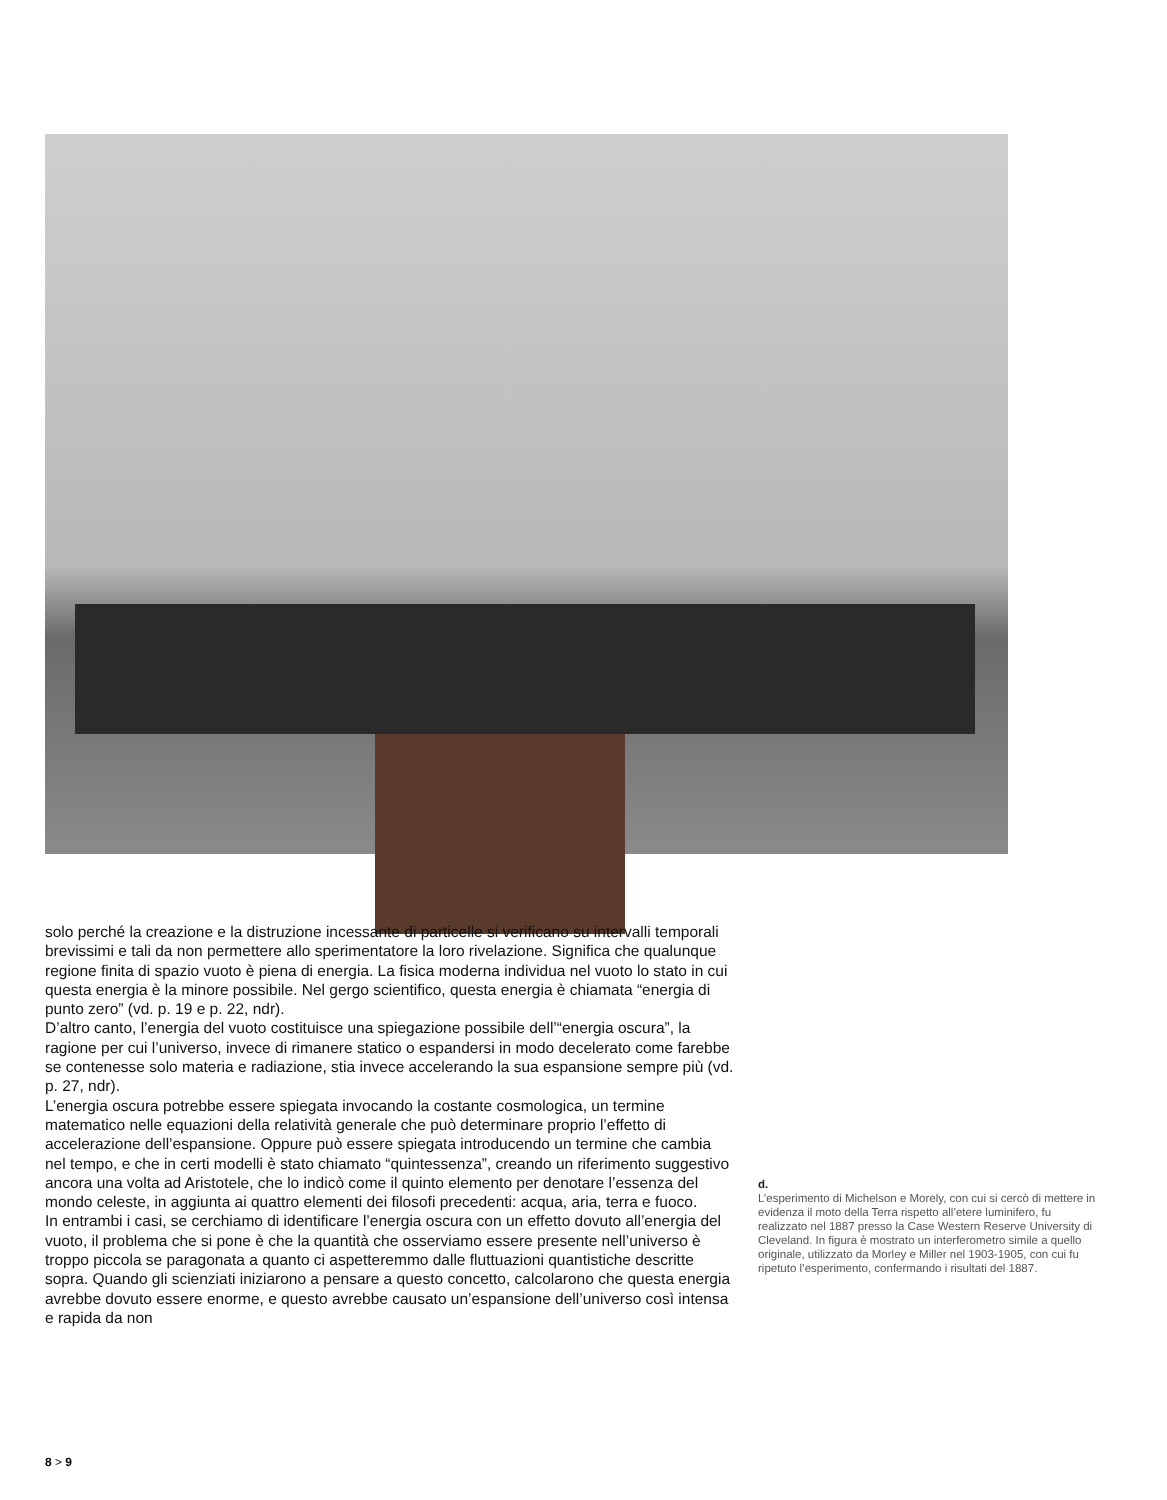solo perché la creazione e la distruzione incessante di particelle si verificano su intervalli temporali brevissimi e tali da non permettere allo sperimentatore la loro rivelazione. Significa che qualunque regione finita di spazio vuoto è piena di energia. La fisica moderna individua nel vuoto lo stato in cui questa energia è la minore possibile. Nel gergo scientifico, questa energia è chiamata “energia di punto zero” (vd. p. 19 e p. 22, ndr).
D’altro canto, l’energia del vuoto costituisce una spiegazione possibile dell’“energia oscura”, la ragione per cui l’universo, invece di rimanere statico o espandersi in modo decelerato come farebbe se contenesse solo materia e radiazione, stia invece accelerando la sua espansione sempre più (vd. p. 27, ndr).
L’energia oscura potrebbe essere spiegata invocando la costante cosmologica, un termine matematico nelle equazioni della relatività generale che può determinare proprio l’effetto di accelerazione dell’espansione. Oppure può essere spiegata introducendo un termine che cambia nel tempo, e che in certi modelli è stato chiamato “quintessenza”, creando un riferimento suggestivo ancora una volta ad Aristotele, che lo indicò come il quinto elemento per denotare l’essenza del mondo celeste, in aggiunta ai quattro elementi dei filosofi precedenti: acqua, aria, terra e fuoco.
In entrambi i casi, se cerchiamo di identificare l’energia oscura con un effetto dovuto all’energia del vuoto, il problema che si pone è che la quantità che osserviamo essere presente nell’universo è troppo piccola se paragonata a quanto ci aspetteremmo dalle fluttuazioni quantistiche descritte sopra. Quando gli scienziati iniziarono a pensare a questo concetto, calcolarono che questa energia avrebbe dovuto essere enorme, e questo avrebbe causato un’espansione dell’universo così intensa e rapida da non
d.
L’esperimento di Michelson e Morely, con cui si cercò di mettere in evidenza il moto della Terra rispetto all’etere luminifero, fu realizzato nel 1887 presso la Case Western Reserve University di Cleveland. In figura è mostrato un interferometro simile a quello originale, utilizzato da Morley e Miller nel 1903-1905, con cui fu ripetuto l’esperimento, confermando i risultati del 1887.
8 > 9